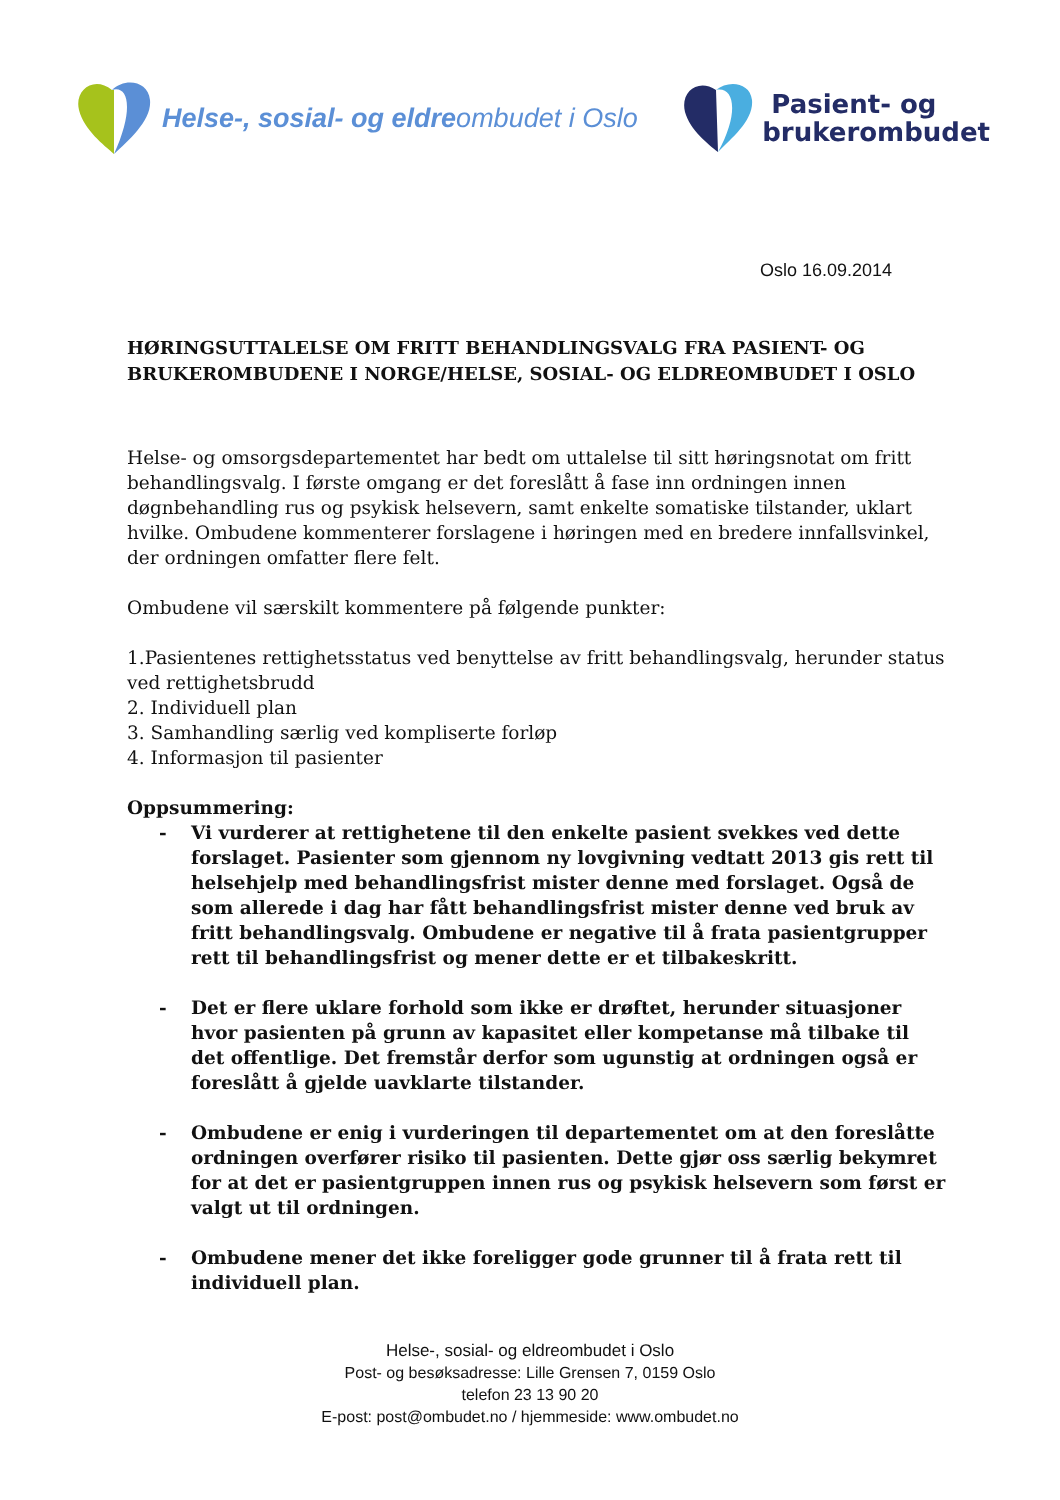Helse-, sosial- og eldreombudet i Oslo
Pasient- og
brukerombudet
Oslo 16.09.2014
HØRINGSUTTALELSE OM FRITT BEHANDLINGSVALG FRA PASIENT- OG BRUKEROMBUDENE I NORGE/HELSE, SOSIAL- OG ELDREOMBUDET I OSLO
Helse- og omsorgsdepartementet har bedt om uttalelse til sitt høringsnotat om fritt behandlingsvalg. I første omgang er det foreslått å fase inn ordningen innen døgnbehandling rus og psykisk helsevern, samt enkelte somatiske tilstander, uklart hvilke. Ombudene kommenterer forslagene i høringen med en bredere innfallsvinkel, der ordningen omfatter flere felt.
Ombudene vil særskilt kommentere på følgende punkter:
1.Pasientenes rettighetsstatus ved benyttelse av fritt behandlingsvalg, herunder status ved rettighetsbrudd
2. Individuell plan
3. Samhandling særlig ved kompliserte forløp
4. Informasjon til pasienter
Oppsummering:
- Vi vurderer at rettighetene til den enkelte pasient svekkes ved dette forslaget. Pasienter som gjennom ny lovgivning vedtatt 2013 gis rett til helsehjelp med behandlingsfrist mister denne med forslaget. Også de som allerede i dag har fått behandlingsfrist mister denne ved bruk av fritt behandlingsvalg. Ombudene er negative til å frata pasientgrupper rett til behandlingsfrist og mener dette er et tilbakeskritt.
- Det er flere uklare forhold som ikke er drøftet, herunder situasjoner hvor pasienten på grunn av kapasitet eller kompetanse må tilbake til det offentlige. Det fremstår derfor som ugunstig at ordningen også er foreslått å gjelde uavklarte tilstander.
- Ombudene er enig i vurderingen til departementet om at den foreslåtte ordningen overfører risiko til pasienten. Dette gjør oss særlig bekymret for at det er pasientgruppen innen rus og psykisk helsevern som først er valgt ut til ordningen.
- Ombudene mener det ikke foreligger gode grunner til å frata rett til individuell plan.
Helse-, sosial- og eldreombudet i Oslo
Post- og besøksadresse: Lille Grensen 7, 0159 Oslo
telefon 23 13 90 20
E-post: post@ombudet.no / hjemmeside: www.ombudet.no